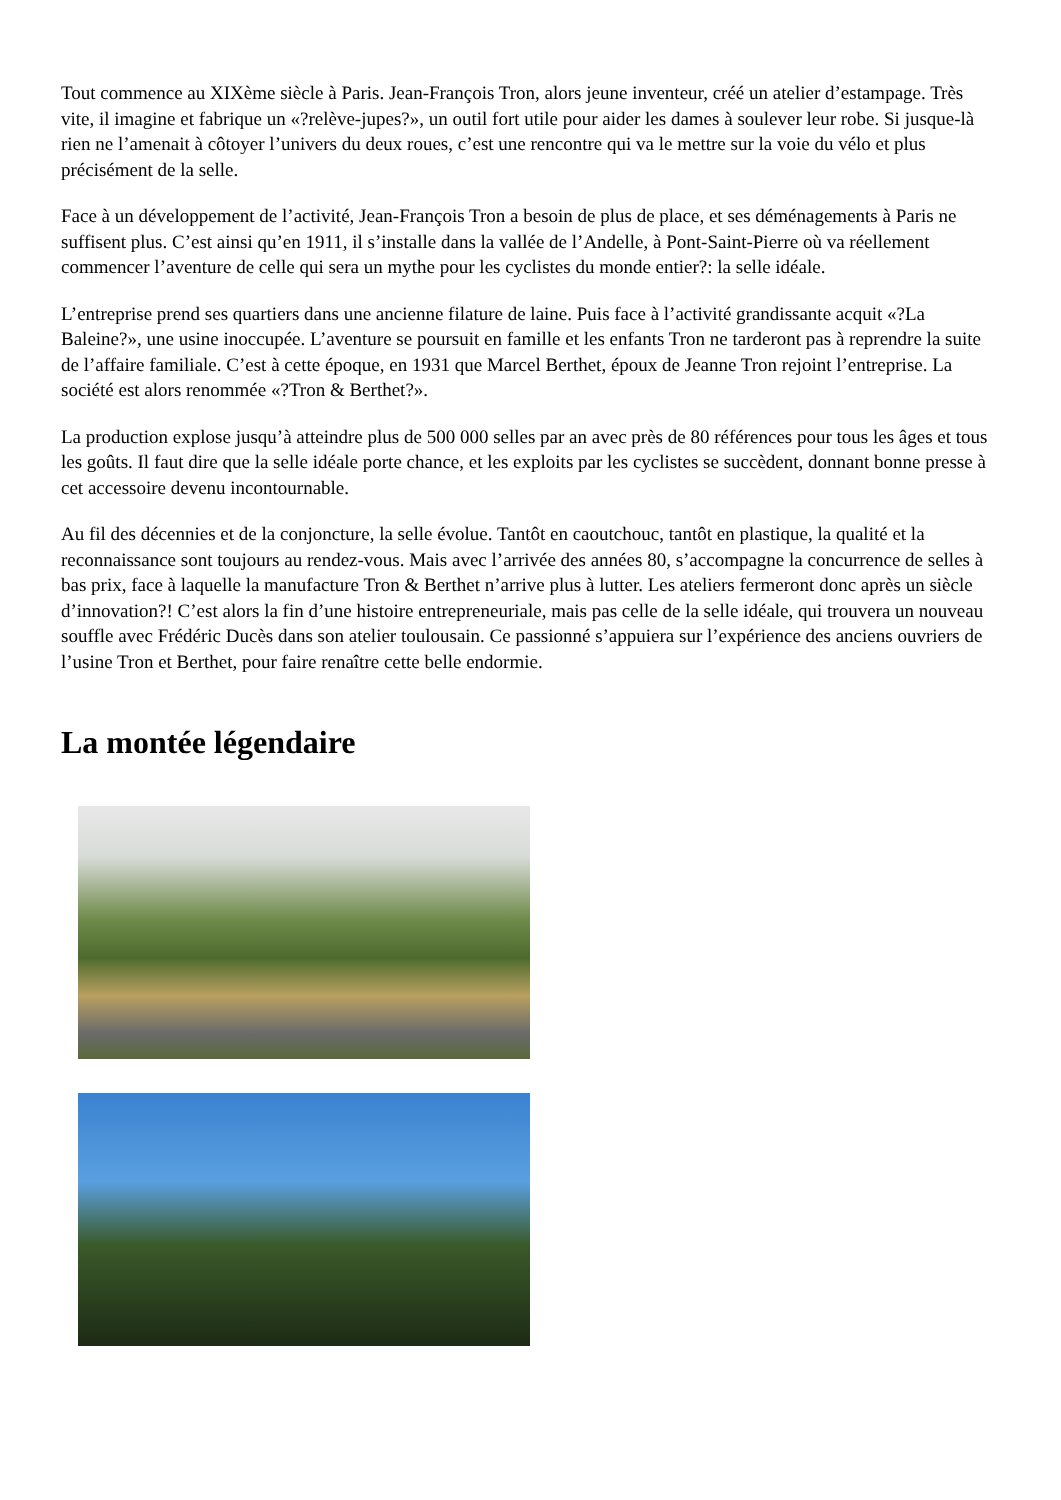Tout commence au XIXème siècle à Paris. Jean-François Tron, alors jeune inventeur, créé un atelier d’estampage. Très vite, il imagine et fabrique un «?relève-jupes?», un outil fort utile pour aider les dames à soulever leur robe. Si jusque-là rien ne l’amenait à côtoyer l’univers du deux roues, c’est une rencontre qui va le mettre sur la voie du vélo et plus précisément de la selle.
Face à un développement de l’activité, Jean-François Tron a besoin de plus de place, et ses déménagements à Paris ne suffisent plus. C’est ainsi qu’en 1911, il s’installe dans la vallée de l’Andelle, à Pont-Saint-Pierre où va réellement commencer l’aventure de celle qui sera un mythe pour les cyclistes du monde entier?: la selle idéale.
L’entreprise prend ses quartiers dans une ancienne filature de laine. Puis face à l’activité grandissante acquit «?La Baleine?», une usine inoccupée. L’aventure se poursuit en famille et les enfants Tron ne tarderont pas à reprendre la suite de l’affaire familiale. C’est à cette époque, en 1931 que Marcel Berthet, époux de Jeanne Tron rejoint l’entreprise. La société est alors renommée «?Tron & Berthet?».
La production explose jusqu’à atteindre plus de 500 000 selles par an avec près de 80 références pour tous les âges et tous les goûts. Il faut dire que la selle idéale porte chance, et les exploits par les cyclistes se succèdent, donnant bonne presse à cet accessoire devenu incontournable.
Au fil des décennies et de la conjoncture, la selle évolue. Tantôt en caoutchouc, tantôt en plastique, la qualité et la reconnaissance sont toujours au rendez-vous. Mais avec l’arrivée des années 80, s’accompagne la concurrence de selles à bas prix, face à laquelle la manufacture Tron & Berthet n’arrive plus à lutter. Les ateliers fermeront donc après un siècle d’innovation?! C’est alors la fin d’une histoire entrepreneuriale, mais pas celle de la selle idéale, qui trouvera un nouveau souffle avec Frédéric Ducès dans son atelier toulousain. Ce passionné s’appuiera sur l’expérience des anciens ouvriers de l’usine Tron et Berthet, pour faire renaître cette belle endormie.
La montée légendaire